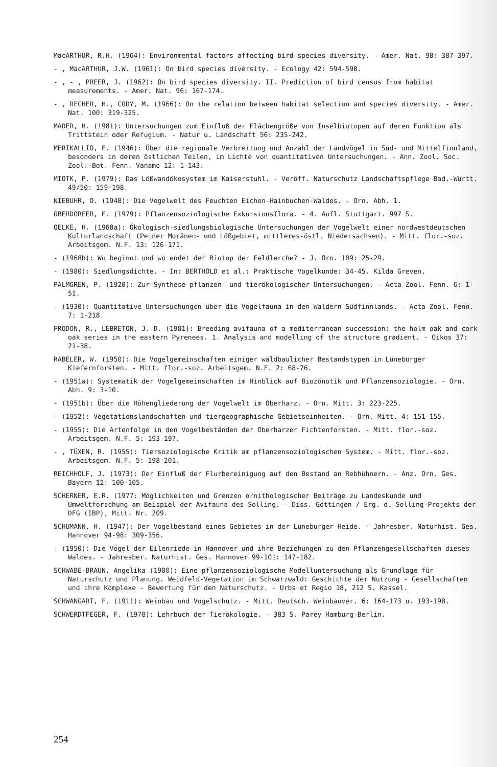MacARTHUR, R.H. (1964): Environmental factors affecting bird species diversity. - Amer. Nat. 98: 387-397.
- , MacARTHUR, J.W. (1961): On bird species diversity. - Ecology 42: 594-598.
- , - , PREER, J. (1962): On bird species diversity. II. Prediction of bird census from habitat measurements. - Amer. Nat. 96: 167-174.
- , RECHER, H., CODY, M. (1966): On the relation between habitat selection and species diversity. - Amer. Nat. 100: 319-325.
MADER, H. (1981): Untersuchungen zum Einfluß der Flächengröße von Inselbiotopen auf deren Funktion als Trittstein oder Refugium. - Natur u. Landschaft 56: 235-242.
MERIKALLIO, E. (1946): Über die regionale Verbreitung und Anzahl der Landvögel in Süd- und Mittelfinnland, besonders in deren östlichen Teilen, im Lichte von quantitativen Untersuchungen. - Ann. Zool. Soc. Zool.-Bot. Fenn. Vanamo 12: 1-143.
MIOTK, P. (1979): Das Lößwandökosystem im Kaiserstuhl. - Veröff. Naturschutz Landschaftspflege Bad.-Württ. 49/50: 159-198.
NIEBUHR, O. (1948): Die Vogelwelt des Feuchten Eichen-Hainbuchen-Waldes. - Orn. Abh. 1.
OBERDORFER, E. (1979): Pflanzensoziologische Exkursionsflora. - 4. Aufl. Stuttgart. 997 S.
OELKE, H. (1968a): Ökologisch-siedlungsbiologische Untersuchungen der Vogelwelt einer nordwestdeutschen Kulturlandschaft (Peiner Moränen- und Lößgebiet, mittleres-östl. Niedersachsen). - Mitt. flor.-soz. Arbeitsgem. N.F. 13: 126-171.
- (1968b): Wo beginnt und wo endet der Biotop der Feldlerche? - J. Orn. 109: 25-29.
- (1980): Siedlungsdichte. - In: BERTHOLD et al.: Praktische Vogelkunde: 34-45. Kilda Greven.
PALMGREN, P. (1928): Zur Synthese pflanzen- und tierökologischer Untersuchungen. - Acta Zool. Fenn. 6: 1-51.
- (1930): Quantitative Untersuchungen über die Vogelfauna in den Wäldern Südfinnlands. - Acta Zool. Fenn. 7: 1-218.
PRODON, R., LEBRETON, J.-D. (1981): Breeding avifauna of a mediterranean succession: the holm oak and cork oak series in the eastern Pyrenees. 1. Analysis and modelling of the structure gradient. - Oikos 37: 21-38.
RABELER, W. (1950): Die Vogelgemeinschaften einiger waldbaulicher Bestandstypen in Lüneburger Kiefernforsten. - Mitt. flor.-soz. Arbeitsgem. N.F. 2: 68-76.
- (1951a): Systematik der Vogelgemeinschaften im Hinblick auf Biozönotik und Pflanzensoziologie. - Orn. Abh. 9: 3-10.
- (1951b): Über die Höhengliederung der Vogelwelt im Oberharz. - Orn. Mitt. 3: 223-225.
- (1952): Vegetationslandschaften und tiergeographische Gebietseinheiten. - Orn. Mitt. 4: 151-155.
- (1955): Die Artenfolge in den Vogelbeständen der Oberharzer Fichtenforsten. - Mitt. flor.-soz. Arbeitsgem. N.F. 5: 193-197.
- , TÜXEN, R. (1955): Tiersoziologische Kritik am pflanzensoziologischen System. - Mitt. flor.-soz. Arbeitsgem. N.F. 5: 198-201.
REICHHOLF, J. (1973): Der Einfluß der Flurbereinigung auf den Bestand an Rebhühnern. - Anz. Orn. Ges. Bayern 12: 100-105.
SCHERNER, E.R. (1977: Möglichkeiten und Grenzen ornithologischer Beiträge zu Landeskunde und Umweltforschung am Beispiel der Avifauna des Solling. - Diss. Göttingen / Erg. d. Solling-Projekts der DFG (IBP), Mitt. Nr. 209.
SCHUMANN, H. (1947): Der Vogelbestand eines Gebietes in der Lüneburger Heide. - Jahresber. Naturhist. Ges. Hannover 94-98: 309-356.
- (1950): Die Vögel der Eilenriede in Hannover und ihre Beziehungen zu den Pflanzengesellschaften dieses Waldes. - Jahresber. Naturhist. Ges. Hannover 99-101: 147-182.
SCHWABE-BRAUN, Angelika (1980): Eine pflanzensoziologische Modelluntersuchung als Grundlage für Naturschutz und Planung. Weidfeld-Vegetation im Schwarzwald: Geschichte der Nutzung - Gesellschaften und ihre Komplexe - Bewertung für den Naturschutz. - Urbs et Regio 18, 212 S. Kassel.
SCHWANGART, F. (1911): Weinbau und Vogelschutz. - Mitt. Deutsch. Weinbauver. 6: 164-173 u. 193-198.
SCHWERDTFEGER, F. (1978): Lehrbuch der Tierökologie. - 383 S. Parey Hamburg-Berlin.
254